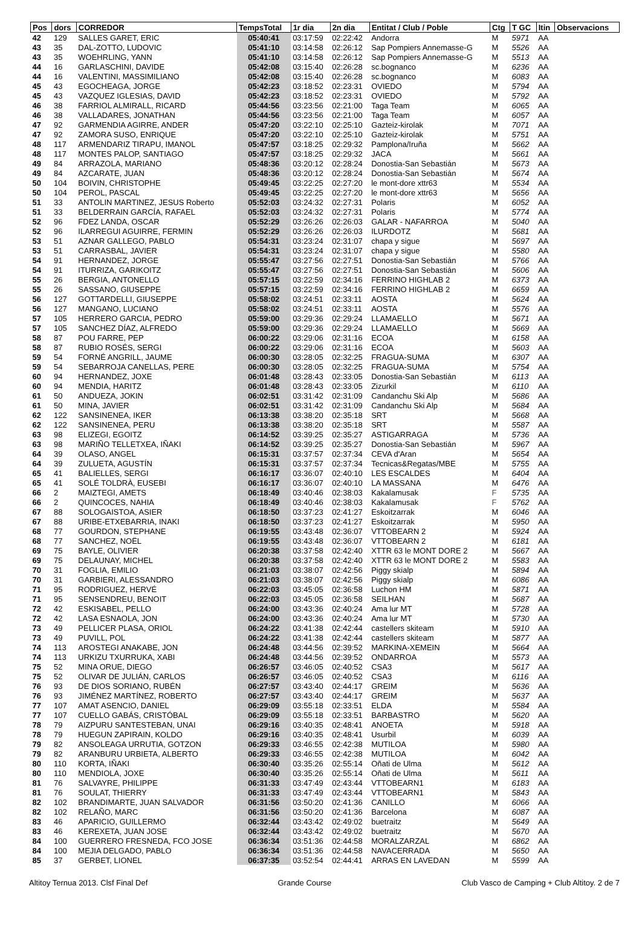| Pos | dors | CORREDOR | TempsTotal | 1r dia | 2n dia | Entitat / Club / Poble | Ctg | T GC | Itin | Observacions |
| --- | --- | --- | --- | --- | --- | --- | --- | --- | --- | --- |
| 42 | 129 | SALLES GARET, ERIC | 05:40:41 | 03:17:59 | 02:22:42 | Andorra | M | 5971 | AA | |
| 43 | 35 | DAL-ZOTTO, LUDOVIC | 05:41:10 | 03:14:58 | 02:26:12 | Sap Pompiers Annemasse-G | M | 5526 | AA | |
| 43 | 35 | WOEHRLING, YANN | 05:41:10 | 03:14:58 | 02:26:12 | Sap Pompiers Annemasse-G | M | 5513 | AA | |
| 44 | 16 | GARLASCHINI, DAVIDE | 05:42:08 | 03:15:40 | 02:26:28 | sc.bognanco | M | 6236 | AA | |
| 44 | 16 | VALENTINI, MASSIMILIANO | 05:42:08 | 03:15:40 | 02:26:28 | sc.bognanco | M | 6083 | AA | |
| 45 | 43 | EGOCHEAGA, JORGE | 05:42:23 | 03:18:52 | 02:23:31 | OVIEDO | M | 5794 | AA | |
| 45 | 43 | VAZQUEZ IGLESIAS, DAVID | 05:42:23 | 03:18:52 | 02:23:31 | OVIEDO | M | 5792 | AA | |
| 46 | 38 | FARRIOL ALMIRALL, RICARD | 05:44:56 | 03:23:56 | 02:21:00 | Taga Team | M | 6065 | AA | |
| 46 | 38 | VALLADARES, JONATHAN | 05:44:56 | 03:23:56 | 02:21:00 | Taga Team | M | 6057 | AA | |
| 47 | 92 | GARMENDIA AGIRRE, ANDER | 05:47:20 | 03:22:10 | 02:25:10 | Gazteiz-kirolak | M | 7071 | AA | |
| 47 | 92 | ZAMORA SUSO, ENRIQUE | 05:47:20 | 03:22:10 | 02:25:10 | Gazteiz-kirolak | M | 5751 | AA | |
| 48 | 117 | ARMENDARIZ TIRAPU, IMANOL | 05:47:57 | 03:18:25 | 02:29:32 | Pamplona/Iruña | M | 5662 | AA | |
| 48 | 117 | MONTES PALOP, SANTIAGO | 05:47:57 | 03:18:25 | 02:29:32 | JACA | M | 5661 | AA | |
| 49 | 84 | ARRAZOLA, MARIANO | 05:48:36 | 03:20:12 | 02:28:24 | Donostia-San Sebastián | M | 5673 | AA | |
| 49 | 84 | AZCARATE, JUAN | 05:48:36 | 03:20:12 | 02:28:24 | Donostia-San Sebastián | M | 5674 | AA | |
| 50 | 104 | BOIVIN, CHRISTOPHE | 05:49:45 | 03:22:25 | 02:27:20 | le mont-dore xttr63 | M | 5534 | AA | |
| 50 | 104 | PEROL, PASCAL | 05:49:45 | 03:22:25 | 02:27:20 | le mont-dore xttr63 | M | 5656 | AA | |
| 51 | 33 | ANTOLIN MARTINEZ, JESUS Roberto | 05:52:03 | 03:24:32 | 02:27:31 | Polaris | M | 6052 | AA | |
| 51 | 33 | BELDERRAIN GARCÍA, RAFAEL | 05:52:03 | 03:24:32 | 02:27:31 | Polaris | M | 5774 | AA | |
| 52 | 96 | FDEZ LANDA, OSCAR | 05:52:29 | 03:26:26 | 02:26:03 | GALAR - NAFARROA | M | 5040 | AA | |
| 52 | 96 | ILARREGUI AGUIRRE, FERMIN | 05:52:29 | 03:26:26 | 02:26:03 | ILURDOTZ | M | 5681 | AA | |
| 53 | 51 | AZNAR GALLEGO, PABLO | 05:54:31 | 03:23:24 | 02:31:07 | chapa y sigue | M | 5697 | AA | |
| 53 | 51 | CARRASBAL, JAVIER | 05:54:31 | 03:23:24 | 02:31:07 | chapa y sigue | M | 5580 | AA | |
| 54 | 91 | HERNANDEZ, JORGE | 05:55:47 | 03:27:56 | 02:27:51 | Donostia-San Sebastián | M | 5766 | AA | |
| 54 | 91 | ITURRIZA, GARIKOITZ | 05:55:47 | 03:27:56 | 02:27:51 | Donostia-San Sebastián | M | 5606 | AA | |
| 55 | 26 | BERGIA, ANTONELLO | 05:57:15 | 03:22:59 | 02:34:16 | FERRINO HIGHLAB 2 | M | 6373 | AA | |
| 55 | 26 | SASSANO, GIUSEPPE | 05:57:15 | 03:22:59 | 02:34:16 | FERRINO HIGHLAB 2 | M | 6659 | AA | |
| 56 | 127 | GOTTARDELLI, GIUSEPPE | 05:58:02 | 03:24:51 | 02:33:11 | AOSTA | M | 5624 | AA | |
| 56 | 127 | MANGANO, LUCIANO | 05:58:02 | 03:24:51 | 02:33:11 | AOSTA | M | 5576 | AA | |
| 57 | 105 | HERRERO GARCIA, PEDRO | 05:59:00 | 03:29:36 | 02:29:24 | LLAMAELLO | M | 5671 | AA | |
| 57 | 105 | SANCHEZ DÍAZ, ALFREDO | 05:59:00 | 03:29:36 | 02:29:24 | LLAMAELLO | M | 5669 | AA | |
| 58 | 87 | POU FARRE, PEP | 06:00:22 | 03:29:06 | 02:31:16 | ECOA | M | 6158 | AA | |
| 58 | 87 | RUBIO ROSÉS, SERGI | 06:00:22 | 03:29:06 | 02:31:16 | ECOA | M | 5603 | AA | |
| 59 | 54 | FORNÉ ANGRILL, JAUME | 06:00:30 | 03:28:05 | 02:32:25 | FRAGUA-SUMA | M | 6307 | AA | |
| 59 | 54 | SEBARROJA CANELLAS, PERE | 06:00:30 | 03:28:05 | 02:32:25 | FRAGUA-SUMA | M | 5754 | AA | |
| 60 | 94 | HERNANDEZ, JOXE | 06:01:48 | 03:28:43 | 02:33:05 | Donostia-San Sebastián | M | 6113 | AA | |
| 60 | 94 | MENDIA, HARITZ | 06:01:48 | 03:28:43 | 02:33:05 | Zizurkil | M | 6110 | AA | |
| 61 | 50 | ANDUEZA, JOKIN | 06:02:51 | 03:31:42 | 02:31:09 | Candanchu Ski Alp | M | 5686 | AA | |
| 61 | 50 | MINA, JAVIER | 06:02:51 | 03:31:42 | 02:31:09 | Candanchu Ski Alp | M | 5684 | AA | |
| 62 | 122 | SANSINENEA, IKER | 06:13:38 | 03:38:20 | 02:35:18 | SRT | M | 5668 | AA | |
| 62 | 122 | SANSINENEA, PERU | 06:13:38 | 03:38:20 | 02:35:18 | SRT | M | 5587 | AA | |
| 63 | 98 | ELIZEGI, EGOITZ | 06:14:52 | 03:39:25 | 02:35:27 | ASTIGARRAGA | M | 5736 | AA | |
| 63 | 98 | MARIÑO TELLETXEA, IÑAKI | 06:14:52 | 03:39:25 | 02:35:27 | Donostia-San Sebastián | M | 5967 | AA | |
| 64 | 39 | OLASO, ANGEL | 06:15:31 | 03:37:57 | 02:37:34 | CEVA d'Aran | M | 5654 | AA | |
| 64 | 39 | ZULUETA, AGUSTÍN | 06:15:31 | 03:37:57 | 02:37:34 | Tecnicas&Regatas/MBE | M | 5755 | AA | |
| 65 | 41 | BALIELLES, SERGI | 06:16:17 | 03:36:07 | 02:40:10 | LES ESCALDES | M | 6404 | AA | |
| 65 | 41 | SOLÉ TOLDRÀ, EUSEBI | 06:16:17 | 03:36:07 | 02:40:10 | LA MASSANA | M | 6476 | AA | |
| 66 | 2 | MAIZTEGI, AMETS | 06:18:49 | 03:40:46 | 02:38:03 | Kakalamusak | F | 5735 | AA | |
| 66 | 2 | QUINCOCES, NAHIA | 06:18:49 | 03:40:46 | 02:38:03 | Kakalamusak | F | 5762 | AA | |
| 67 | 88 | SOLOGAISTOA, ASIER | 06:18:50 | 03:37:23 | 02:41:27 | Eskoitzarrak | M | 6046 | AA | |
| 67 | 88 | URIBE-ETXEBARRIA, INAKI | 06:18:50 | 03:37:23 | 02:41:27 | Eskoitzarrak | M | 5950 | AA | |
| 68 | 77 | GOURDON, STEPHANE | 06:19:55 | 03:43:48 | 02:36:07 | VTTOBEARN 2 | M | 5924 | AA | |
| 68 | 77 | SANCHEZ, NOËL | 06:19:55 | 03:43:48 | 02:36:07 | VTTOBEARN 2 | M | 6181 | AA | |
| 69 | 75 | BAYLE, OLIVIER | 06:20:38 | 03:37:58 | 02:42:40 | XTTR 63 le MONT DORE 2 | M | 5667 | AA | |
| 69 | 75 | DELAUNAY, MICHEL | 06:20:38 | 03:37:58 | 02:42:40 | XTTR 63 le MONT DORE 2 | M | 5583 | AA | |
| 70 | 31 | FOGLIA, EMILIO | 06:21:03 | 03:38:07 | 02:42:56 | Piggy skialp | M | 5894 | AA | |
| 70 | 31 | GARBIERI, ALESSANDRO | 06:21:03 | 03:38:07 | 02:42:56 | Piggy skialp | M | 6086 | AA | |
| 71 | 95 | RODRIGUEZ, HERVÉ | 06:22:03 | 03:45:05 | 02:36:58 | Luchon HM | M | 5871 | AA | |
| 71 | 95 | SENSENDREU, BENOIT | 06:22:03 | 03:45:05 | 02:36:58 | SEILHAN | M | 5687 | AA | |
| 72 | 42 | ESKISABEL, PELLO | 06:24:00 | 03:43:36 | 02:40:24 | Ama lur MT | M | 5728 | AA | |
| 72 | 42 | LASA ESNAOLA, JON | 06:24:00 | 03:43:36 | 02:40:24 | Ama lur MT | M | 5730 | AA | |
| 73 | 49 | PELLICER PLASA, ORIOL | 06:24:22 | 03:41:38 | 02:42:44 | castellers skiteam | M | 5910 | AA | |
| 73 | 49 | PUVILL, POL | 06:24:22 | 03:41:38 | 02:42:44 | castellers skiteam | M | 5877 | AA | |
| 74 | 113 | AROSTEGI ANAKABE, JON | 06:24:48 | 03:44:56 | 02:39:52 | MARKINA-XEMEIN | M | 5664 | AA | |
| 74 | 113 | URKIZU TXURRUKA, XABI | 06:24:48 | 03:44:56 | 02:39:52 | ONDARROA | M | 5573 | AA | |
| 75 | 52 | MINA ORUE, DIEGO | 06:26:57 | 03:46:05 | 02:40:52 | CSA3 | M | 5617 | AA | |
| 75 | 52 | OLIVAR DE JULIÁN, CARLOS | 06:26:57 | 03:46:05 | 02:40:52 | CSA3 | M | 6116 | AA | |
| 76 | 93 | DE DIOS SORIANO, RUBÉN | 06:27:57 | 03:43:40 | 02:44:17 | GREIM | M | 5636 | AA | |
| 76 | 93 | JIMÉNEZ MARTÍNEZ, ROBERTO | 06:27:57 | 03:43:40 | 02:44:17 | GREIM | M | 5637 | AA | |
| 77 | 107 | AMAT ASENCIO, DANIEL | 06:29:09 | 03:55:18 | 02:33:51 | ELDA | M | 5584 | AA | |
| 77 | 107 | CUELLO GABÁS, CRISTÓBAL | 06:29:09 | 03:55:18 | 02:33:51 | BARBASTRO | M | 5620 | AA | |
| 78 | 79 | AIZPURU SANTESTEBAN, UNAI | 06:29:16 | 03:40:35 | 02:48:41 | ANOETA | M | 5918 | AA | |
| 78 | 79 | HUEGUN ZAPIRAIN, KOLDO | 06:29:16 | 03:40:35 | 02:48:41 | Usurbil | M | 6039 | AA | |
| 79 | 82 | ANSOLEAGA URRUTIA, GOTZON | 06:29:33 | 03:46:55 | 02:42:38 | MUTILOA | M | 5980 | AA | |
| 79 | 82 | ARANBURU URBIETA, ALBERTO | 06:29:33 | 03:46:55 | 02:42:38 | MUTILOA | M | 6042 | AA | |
| 80 | 110 | KORTA, IÑAKI | 06:30:40 | 03:35:26 | 02:55:14 | Oñati de Ulma | M | 5612 | AA | |
| 80 | 110 | MENDIOLA, JOXE | 06:30:40 | 03:35:26 | 02:55:14 | Oñati de Ulma | M | 5611 | AA | |
| 81 | 76 | SALVAYRE, PHILIPPE | 06:31:33 | 03:47:49 | 02:43:44 | VTTOBEARN1 | M | 6183 | AA | |
| 81 | 76 | SOULAT, THIERRY | 06:31:33 | 03:47:49 | 02:43:44 | VTTOBEARN1 | M | 5843 | AA | |
| 82 | 102 | BRANDIMARTE, JUAN SALVADOR | 06:31:56 | 03:50:20 | 02:41:36 | CANILLO | M | 6066 | AA | |
| 82 | 102 | RELAÑO, MARC | 06:31:56 | 03:50:20 | 02:41:36 | Barcelona | M | 6087 | AA | |
| 83 | 46 | APARICIO, GUILLERMO | 06:32:44 | 03:43:42 | 02:49:02 | buetraitz | M | 5649 | AA | |
| 83 | 46 | KEREXETA, JUAN JOSE | 06:32:44 | 03:43:42 | 02:49:02 | buetraitz | M | 5670 | AA | |
| 84 | 100 | GUERRERO FRESNEDA, FCO JOSE | 06:36:34 | 03:51:36 | 02:44:58 | MORALZARZAL | M | 6862 | AA | |
| 84 | 100 | MEJIA DELGADO, PABLO | 06:36:34 | 03:51:36 | 02:44:58 | NAVACERRADA | M | 5650 | AA | |
| 85 | 37 | GERBET, LIONEL | 06:37:35 | 03:52:54 | 02:44:41 | ARRAS EN LAVEDAN | M | 5599 | AA | |
Altitoy Ternua 2013. Clsf Final Def Grande Course Club Vasco de Camping + Club Altitoy. 2 de 7